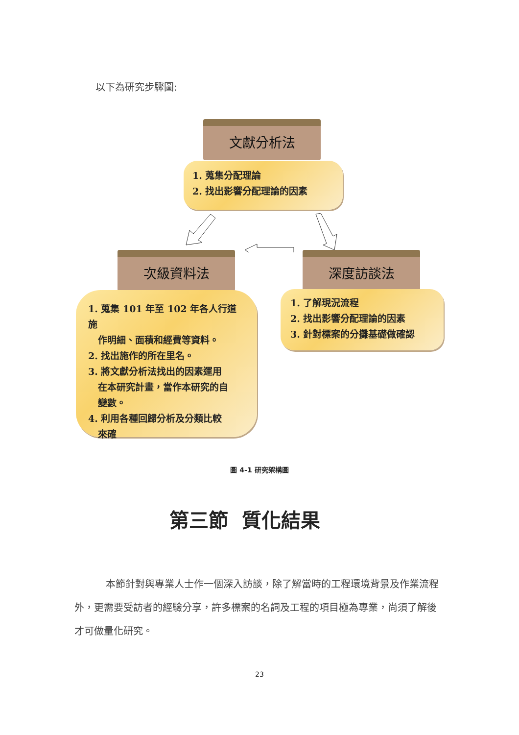以下為研究步驟圖:
文獻分析法
1. 蒐集分配理論
2. 找出影響分配理論的因素
次級資料法 深度訪談法
1. 蒐集 101 年至 102 年各人行道施
作明細、面積和經費等資料。
2. 找出施作的所在里名。
3. 將文獻分析法找出的因素運用
在本研究計畫，當作本研究的自
變數。
4. 利用各種回歸分析及分類比較
來確
1. 了解現況流程
2. 找出影響分配理論的因素
3. 針對標案的分攤基礎做確認
圖 4-1 研究架構圖
第三節 質化結果
本節針對與專業人士作一個深入訪談，除了解當時的工程環境背景及作業流程外，更需要受訪者的經驗分享，許多標案的名詞及工程的項目極為專業，尚須了解後才可做量化研究。
23